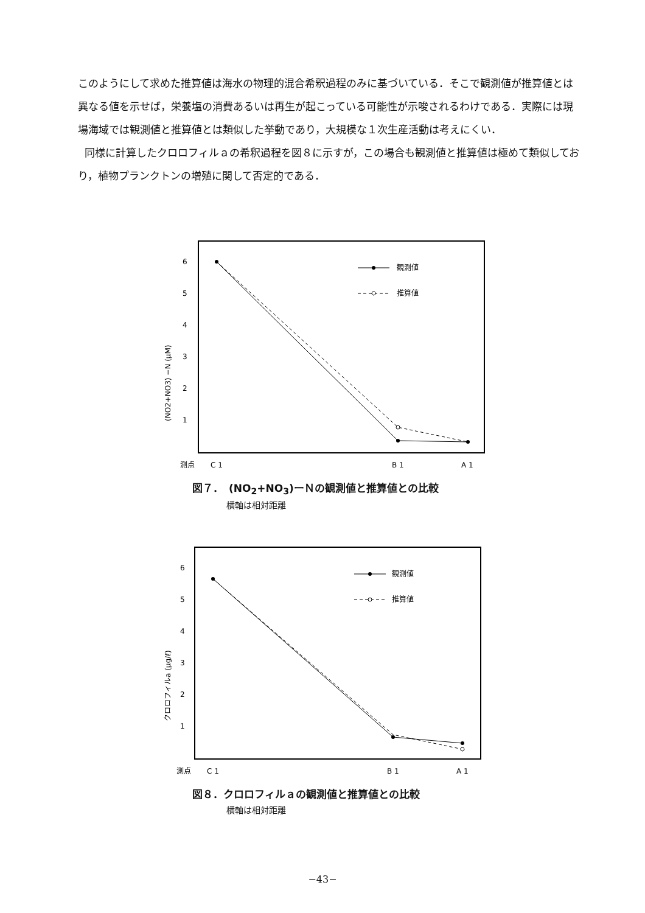このようにして求めた推算値は海水の物理的混合希釈過程のみに基づいている．そこで観測値が推算値とは異なる値を示せば，栄養塩の消費あるいは再生が起こっている可能性が示唆されるわけである．実際には現場海域では観測値と推算値とは類似した挙動であり，大規模な１次生産活動は考えにくい．
同様に計算したクロロフィルａの希釈過程を図８に示すが，この場合も観測値と推算値は極めて類似しており，植物プランクトンの増殖に関して否定的である．
6
5
4
3
2
1
(NO2+NO3) −N (μM)
観測値
推算値
測点
C 1
B 1
A 1
図７．　(NO<sub>2</sub>+NO<sub>3</sub>)ーＮの観測値と推算値との比較
横軸は相対距離
6
5
4
3
2
1
クロロフィルa (μg/ℓ)
観測値
推算値
測点
C 1
B 1
A 1
図８．クロロフィルａの観測値と推算値との比較
横軸は相対距離
−43−